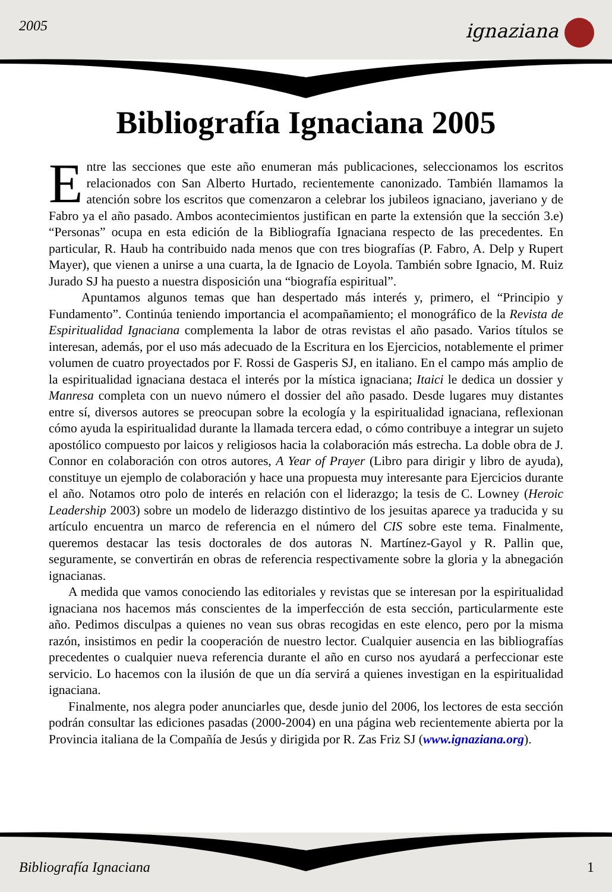2005 ignaziana
Bibliografía Ignaciana 2005
Entre las secciones que este año enumeran más publicaciones, seleccionamos los escritos relacionados con San Alberto Hurtado, recientemente canonizado. También llamamos la atención sobre los escritos que comenzaron a celebrar los jubileos ignaciano, javeriano y de Fabro ya el año pasado. Ambos acontecimientos justifican en parte la extensión que la sección 3.e) “Personas” ocupa en esta edición de la Bibliografía Ignaciana respecto de las precedentes. En particular, R. Haub ha contribuido nada menos que con tres biografías (P. Fabro, A. Delp y Rupert Mayer), que vienen a unirse a una cuarta, la de Ignacio de Loyola. También sobre Ignacio, M. Ruiz Jurado SJ ha puesto a nuestra disposición una “biografía espiritual”.
Apuntamos algunos temas que han despertado más interés y, primero, el “Principio y Fundamento”. Continúa teniendo importancia el acompañamiento; el monográfico de la Revista de Espiritualidad Ignaciana complementa la labor de otras revistas el año pasado. Varios títulos se interesan, además, por el uso más adecuado de la Escritura en los Ejercicios, notablemente el primer volumen de cuatro proyectados por F. Rossi de Gasperis SJ, en italiano. En el campo más amplio de la espiritualidad ignaciana destaca el interés por la mística ignaciana; Itaici le dedica un dossier y Manresa completa con un nuevo número el dossier del año pasado. Desde lugares muy distantes entre sí, diversos autores se preocupan sobre la ecología y la espiritualidad ignaciana, reflexionan cómo ayuda la espiritualidad durante la llamada tercera edad, o cómo contribuye a integrar un sujeto apostólico compuesto por laicos y religiosos hacia la colaboración más estrecha. La doble obra de J. Connor en colaboración con otros autores, A Year of Prayer (Libro para dirigir y libro de ayuda), constituye un ejemplo de colaboración y hace una propuesta muy interesante para Ejercicios durante el año. Notamos otro polo de interés en relación con el liderazgo; la tesis de C. Lowney (Heroic Leadership 2003) sobre un modelo de liderazgo distintivo de los jesuitas aparece ya traducida y su artículo encuentra un marco de referencia en el número del CIS sobre este tema. Finalmente, queremos destacar las tesis doctorales de dos autoras N. Martínez-Gayol y R. Pallin que, seguramente, se convertirán en obras de referencia respectivamente sobre la gloria y la abnegación ignacianas.
A medida que vamos conociendo las editoriales y revistas que se interesan por la espiritualidad ignaciana nos hacemos más conscientes de la imperfección de esta sección, particularmente este año. Pedimos disculpas a quienes no vean sus obras recogidas en este elenco, pero por la misma razón, insistimos en pedir la cooperación de nuestro lector. Cualquier ausencia en las bibliografías precedentes o cualquier nueva referencia durante el año en curso nos ayudará a perfeccionar este servicio. Lo hacemos con la ilusión de que un día servirá a quienes investigan en la espiritualidad ignaciana.
Finalmente, nos alegra poder anunciarles que, desde junio del 2006, los lectores de esta sección podrán consultar las ediciones pasadas (2000-2004) en una página web recientemente abierta por la Provincia italiana de la Compañía de Jesús y dirigida por R. Zas Friz SJ (www.ignaziana.org).
Bibliografía Ignaciana 1